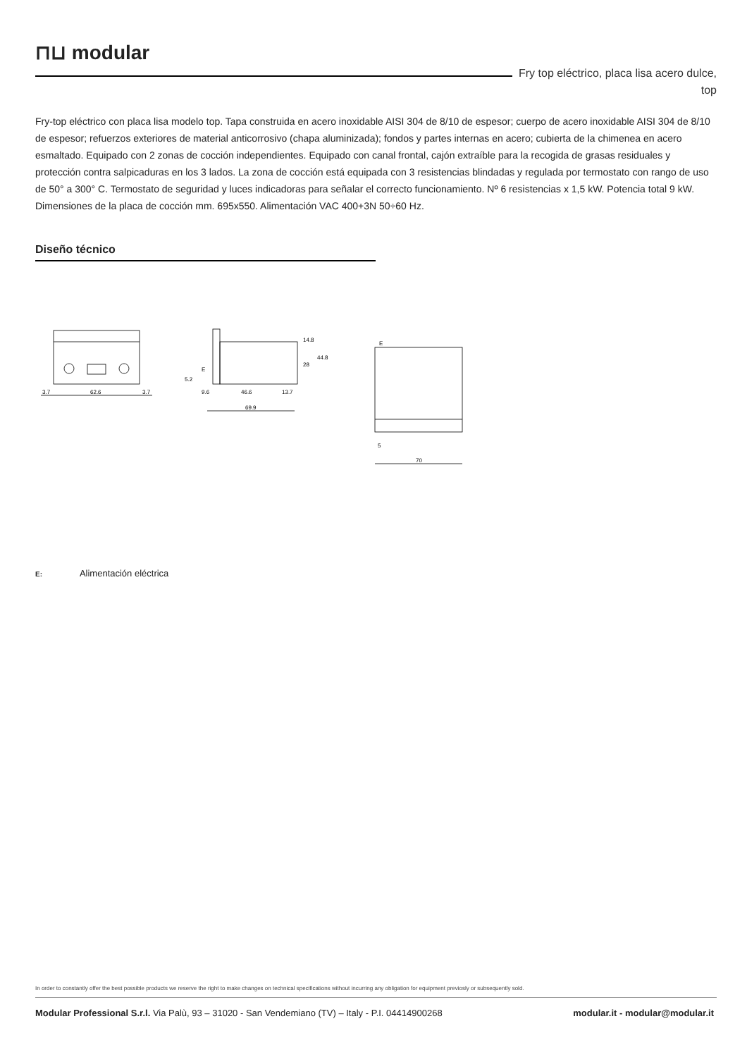⊓⊔ modular
Fry top eléctrico, placa lisa acero dulce, top
Fry-top eléctrico con placa lisa modelo top. Tapa construida en acero inoxidable AISI 304 de 8/10 de espesor; cuerpo de acero inoxidable AISI 304 de 8/10 de espesor; refuerzos exteriores de material anticorrosivo (chapa aluminizada); fondos y partes internas en acero; cubierta de la chimenea en acero esmaltado. Equipado con 2 zonas de cocción independientes. Equipado con canal frontal, cajón extraíble para la recogida de grasas residuales y protección contra salpicaduras en los 3 lados. La zona de cocción está equipada con 3 resistencias blindadas y regulada por termostato con rango de uso de 50° a 300° C. Termostato de seguridad y luces indicadoras para señalar el correcto funcionamiento. Nº 6 resistencias x 1,5 kW. Potencia total 9 kW. Dimensiones de la placa de cocción mm. 695x550. Alimentación VAC 400+3N 50÷60 Hz.
Diseño técnico
3.7
62.6
3.7
9.6
46.6
13.7
69.9
14.8
28
44.8
E
5.2
E
5
70
E: Alimentación eléctrica
In order to constantly offer the best possible products we reserve the right to make changes on technical specifications without incurring any obligation for equipment previosly or subsequently sold.
Modular Professional S.r.l. Via Palù, 93 – 31020 - San Vendemiano (TV) – Italy - P.I. 04414900268 modular.it - modular@modular.it